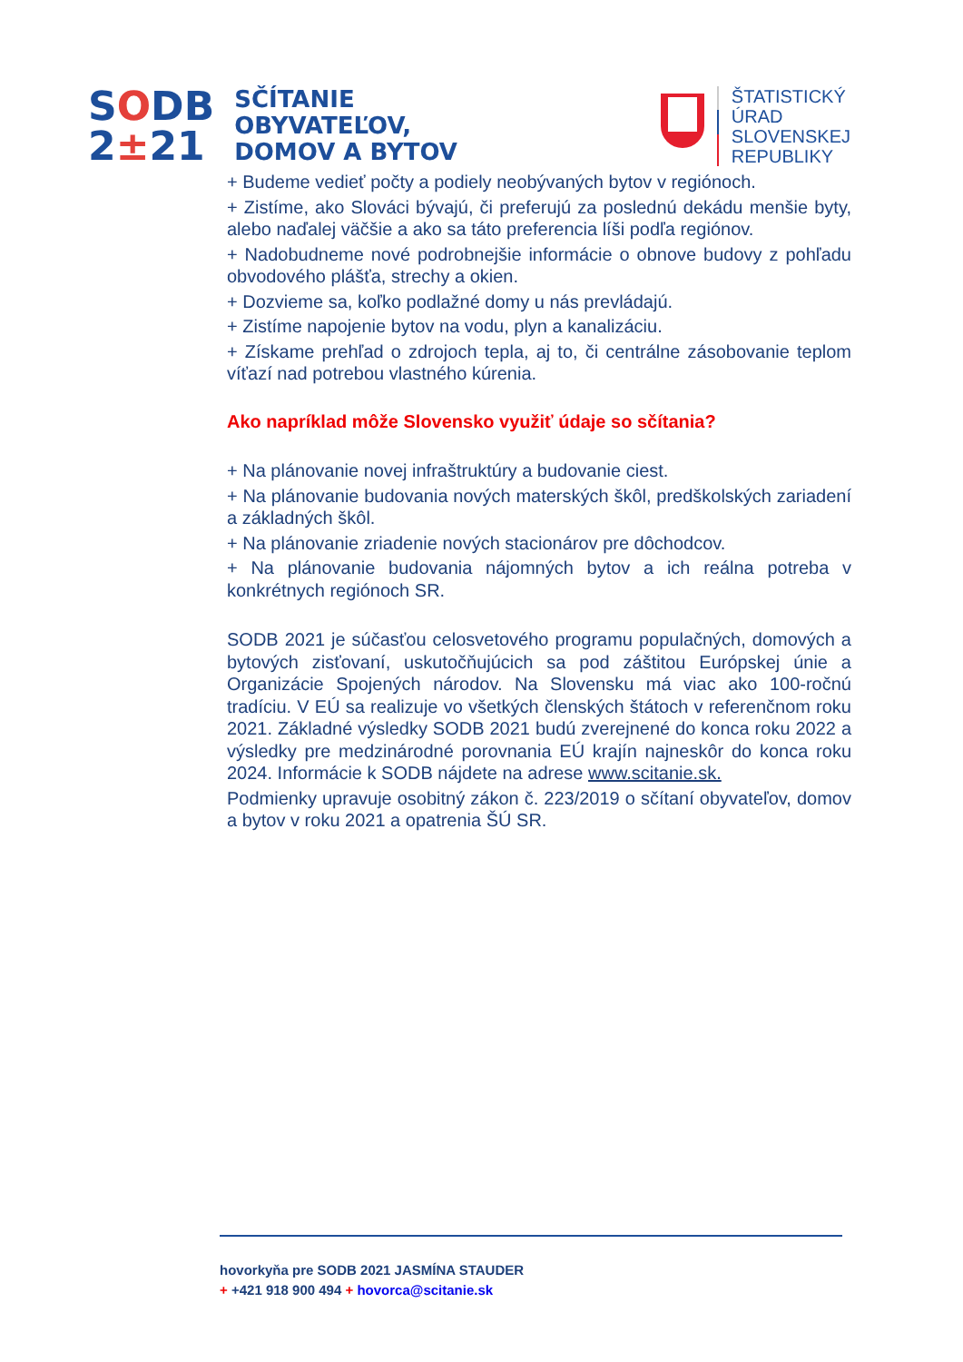SODB
2±21
SČÍTANIE
OBYVATEĽOV,
DOMOV A BYTOV
ŠTATISTICKÝ
ÚRAD
SLOVENSKEJ
REPUBLIKY
+ Budeme vedieť počty a podiely neobývaných bytov v regiónoch.
+ Zistíme, ako Slováci bývajú, či preferujú za poslednú dekádu menšie byty, alebo naďalej väčšie a ako sa táto preferencia líši podľa regiónov.
+ Nadobudneme nové podrobnejšie informácie o obnove budovy z pohľadu obvodového plášťa, strechy a okien.
+ Dozvieme sa, koľko podlažné domy u nás prevládajú.
+ Zistíme napojenie bytov na vodu, plyn a kanalizáciu.
+ Získame prehľad o zdrojoch tepla, aj to, či centrálne zásobovanie teplom víťazí nad potrebou vlastného kúrenia.
Ako napríklad môže Slovensko využiť údaje so sčítania?
+ Na plánovanie novej infraštruktúry a budovanie ciest.
+ Na plánovanie budovania nových materských škôl, predškolských zariadení a základných škôl.
+ Na plánovanie zriadenie nových stacionárov pre dôchodcov.
+ Na plánovanie budovania nájomných bytov a ich reálna potreba v konkrétnych regiónoch SR.
SODB 2021 je súčasťou celosvetového programu populačných, domových a bytových zisťovaní, uskutočňujúcich sa pod záštitou Európskej únie a Organizácie Spojených národov. Na Slovensku má viac ako 100-ročnú tradíciu. V EÚ sa realizuje vo všetkých členských štátoch v referenčnom roku 2021. Základné výsledky SODB 2021 budú zverejnené do konca roku 2022 a výsledky pre medzinárodné porovnania EÚ krajín najneskôr do konca roku 2024. Informácie k SODB nájdete na adrese www.scitanie.sk.
Podmienky upravuje osobitný zákon č. 223/2019 o sčítaní obyvateľov, domov a bytov v roku 2021 a opatrenia ŠÚ SR.
hovorkyňa pre SODB 2021 JASMÍNA STAUDER
+ +421 918 900 494 + hovorca@scitanie.sk